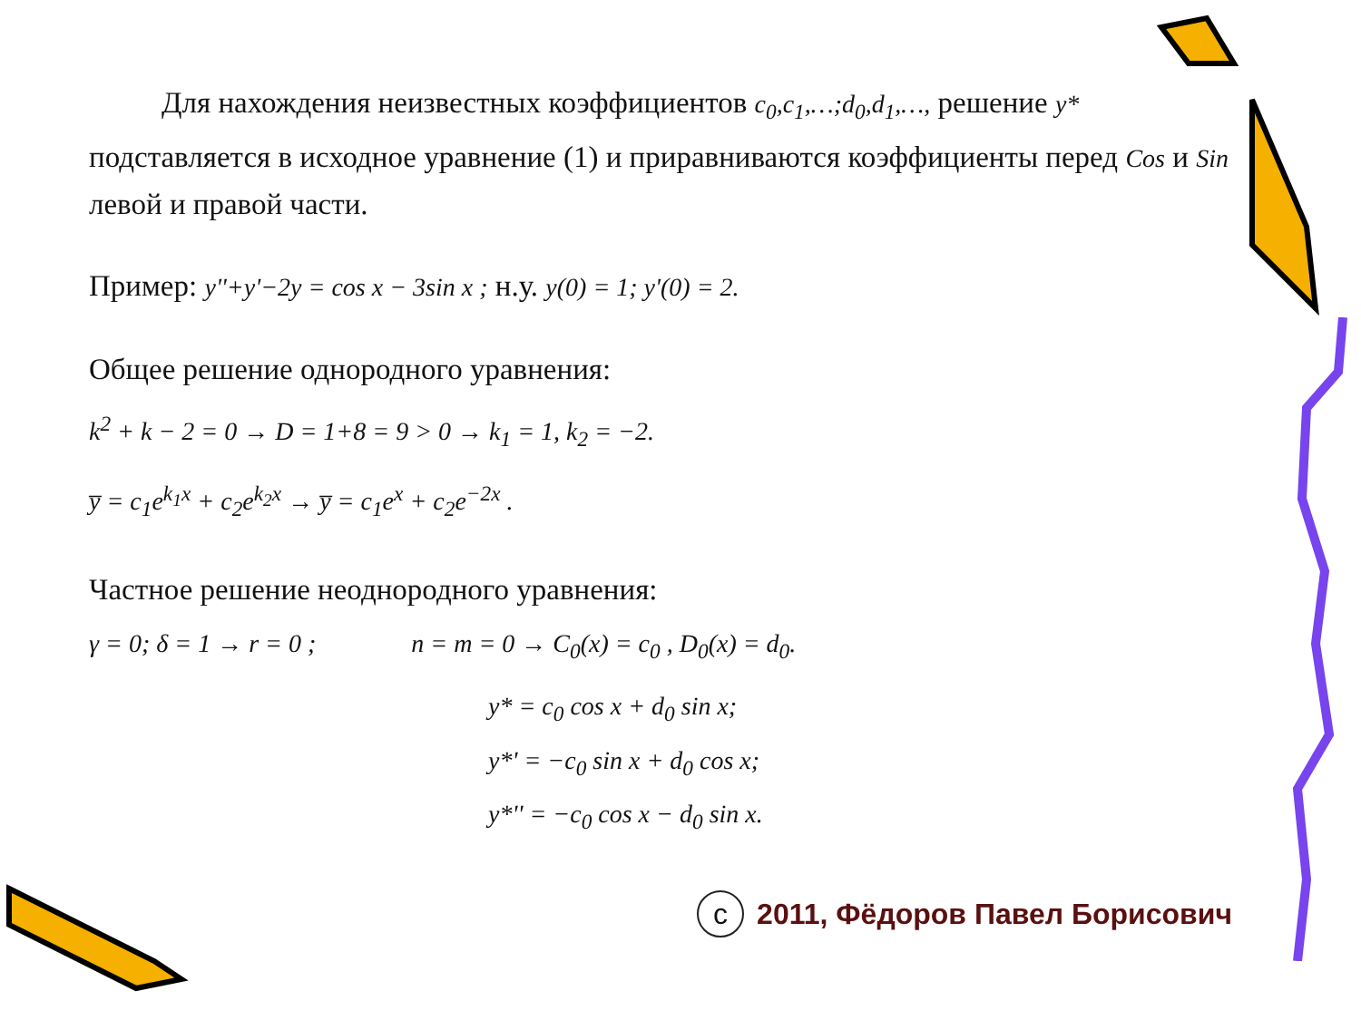Для нахождения неизвестных коэффициентов c<sub>0</sub>,c<sub>1</sub>,…;d<sub>0</sub>,d<sub>1</sub>,…, решение y* подставляется в исходное уравнение (1) и приравниваются коэффициенты перед Cos и Sin левой и правой части.
Пример: y''+y'−2y = cos x − 3sin x ; н.у. y(0) = 1; y'(0) = 2.
Общее решение однородного уравнения:
k<sup>2</sup> + k − 2 = 0 → D = 1+8 = 9 > 0 → k<sub>1</sub> = 1, k<sub>2</sub> = −2.
y̅ = c<sub>1</sub>e<sup>k<sub>1</sub>x</sup> + c<sub>2</sub>e<sup>k<sub>2</sub>x</sup> → y̅ = c<sub>1</sub>e<sup>x</sup> + c<sub>2</sub>e<sup>−2x</sup> .
Частное решение неоднородного уравнения:
γ = 0; δ = 1 → r = 0 ; n = m = 0 → C<sub>0</sub>(x) = c<sub>0</sub> , D<sub>0</sub>(x) = d<sub>0</sub>.
y* = c<sub>0</sub> cos x + d<sub>0</sub> sin x;
y*' = −c<sub>0</sub> sin x + d<sub>0</sub> cos x;
y*'' = −c<sub>0</sub> cos x − d<sub>0</sub> sin x.
c 2011, Фёдоров Павел Борисович